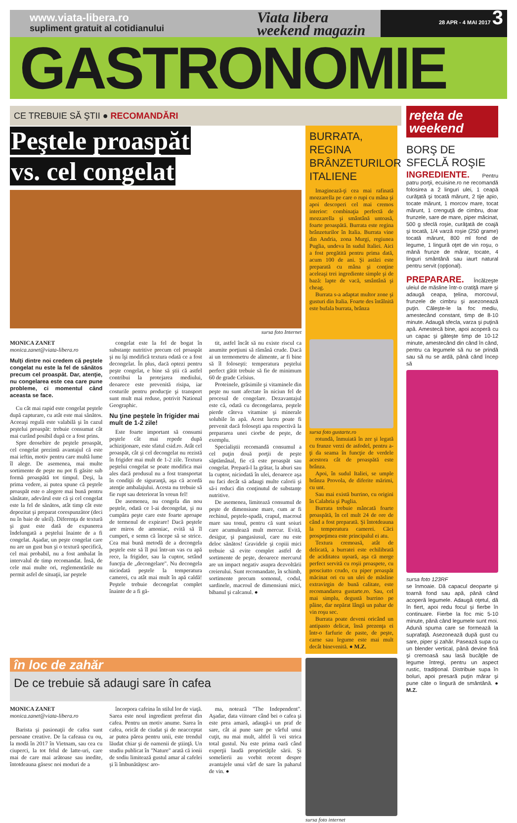www.viata-libera.ro
supliment gratuit al cotidianului
Viata libera weekend magazin
28 APR - 4 MAI 2017 3
GASTRONOMIE
CE TREBUIE SĂ ŞTII ● RECOMANDĂRI
Peştele proaspăt
vs. cel congelat
sursa foto Internet
BURRATA, REGINA BRÂNZETURILOR ITALIENE
Imaginează-ţi cea mai rafinată mozzarella pe care o rupi cu mâna şi apoi descoperi cel mai cremos interior: combinaţia perfectă de mozzarella şi smântână untoasă, foarte proaspătă. Burrata este regina brânzeturilor în Italia. Burrata vine din Andria, zona Murgi, regiunea Puglia, undeva în sudul Italiei. Aici a fost pregătită pentru prima dată, acum 100 de ani. Şi astăzi este preparată cu mâna şi conţine aceleaşi trei ingrediente simple şi de bază: lapte de vacă, smântână şi cheag.
Burrata s-a adaptat multor zone şi gusturi din Italia. Foarte des întâlnită este bufala burrata, brânza
MONICA ZANET
monica.zanet@viata-libera.ro
Mulţi dintre noi credem că peştele congelat nu este la fel de sănătos precum cel proaspăt. Dar, atenţie, nu congelarea este cea care pune probleme, ci momentul când aceasta se face.
Cu cât mai rapid este congelat peştele după capturare, cu atât este mai sănătos. Aceeaşi regulă este valabilă şi în cazul peştelui proaspăt: trebuie consumat cât mai curând posibil după ce a fost prins.
Spre deosebire de peştele proaspăt, cel congelat prezintă avantajul că este mai ieftin, motiv pentru care multă lume îl alege. De asemenea, mai multe sortimente de peşte nu pot fi găsite sub formă proaspătă tot timpul. Deşi, la prima vedere, ai putea spune că peştele proaspăt este o alegere mai bună pentru sănătate, adevărul este că şi cel congelat este la fel de sănătos, atât timp cât este depozitat şi preparat corespunzător (deci nu în baie de uleiî). Diferenţa de textură şi gust este dată de expunerea îndelungată a peştelui înainte de a fi congelat. Aşadar, un peşte congelat care nu are un gust bun şi o textură specifică, cel mai probabil, nu a fost ambalat în intervalul de timp recomandat. Însă, de cele mai multe ori, reglementările nu permit asfel de situaţii, iar peştele
congelat este la fel de bogat în substanţe nutritive precum cel proaspăt şi nu îşi modifică textura odată ce a fost decongelat. În plus, dacă optezi pentru peşte congelat, e bine să ştii că astfel contribui la protejarea mediului, deoarece este prevenită risipa, iar costurile pentru producţie şi transport sunt mult mai reduse, potrivit National Geographic.
Nu ţine peştele în frigider mai mult de 1-2 zile!
Este foarte important să consumi peştele cât mai repede după achiziţionare, este sfatul csid.ro. Atât cel proaspăt, cât şi cel decongelat nu rezistă în frigider mai mult de 1-2 zile. Textura peştelui congelat se poate modifica mai ales dacă produsul nu a fost transportat în condiţii de siguranţă, aşa că acordă atenţie ambalajului. Acesta nu trebuie să fie rupt sau deteriorat în vreun fel!
De asemenea, nu congela din nou peştele, odată ce l-ai decongelat, şi nu cumpăra peşte care este foarte aproape de termenul de expirare! Dacă peştele are miros de amoniac, evită să îl cumperi, e semn că începe să se strice. Cea mai bună metodă de a decongela peştele este să îl pui într-un vas cu apă rece, la frigider, sau la cuptor, setând funcţia de „decongelare". Nu decongela niciodată peştele la temperatura camerei, cu atât mai mult în apă caldă! Peştele trebuie decongelat complet înainte de a fi gă-
tit, astfel încât să nu existe riscul ca anumite porţiuni să rămână crude. Dacă ai un termometru de alimente, ar fi bine să îl foloseşti: temperatura peştelui perfect gătit trebuie să fie de minimum 60 de grade Celsius.
Proteinele, grăsimile şi vitaminele din peşte nu sunt afectate în niciun fel de procesul de congelare. Dezavantajul este că, odată cu decongelarea, peştele pierde câteva vitamine şi minerale solubile în apă. Acest lucru poate fi prevenit dacă foloseşti apa respectivă la prepararea unei ciorbe de peşte, de exemplu.
Specialiştii recomandă consumul a cel puţin două porţii de peşte săptămânal, fie că este proaspăt sau congelat. Prepară-l la grătar, la aburi sau la cuptor, niciodată în ulei, deoarece aşa nu faci decât să adaugi multe calorii şi să-i reduci din conţinutul de substanţe nutritive.
De asemenea, limitează consumul de peşte de dimensiune mare, cum ar fi rechinul, peştele-spadă, crapul, macroul mare sau tonul, pentru că sunt soiuri care acumulează mult mercur. Evită, desigur, şi pangasiusul, care nu este deloc sănătos! Gravidele şi copiii mici trebuie să evite complet astfel de sortimente de peşte, deoarece mercurul are un impact negativ asupra dezvoltării creierului. Sunt recomandate, în schimb, sortimente precum somonul, codul, sardinele, macroul de dimensiuni mici, bibanul şi calcanul. ●
sursa foto gustarte.ro
rotundă, înmuiată în zer şi legată cu frunze verzi de asfodel, pentru a-ţi da seama în funcţie de verdele acestora cât de proaspătă este brânza.
Apoi, în sudul Italiei, se umple brânza Provola, de diferite mărimi, cu unt.
Sau mai există burrino, cu origini în Calabria şi Puglia.
Burrata trebuie mâncată foarte proaspătă, în cel mult 24 de ore de când a fost preparată. Şi întotdeauna la temperatura camerei. Căci prospeţimea este principalul ei atu.
Textura cremoasă, atât de delicată, a burratei este echilibrată de aciditatea uşoară, aşa că merge perfect servită cu roşii proaspete, cu prosciutto crudo, cu piper proaspăt măcinat ori cu un ulei de măsline extravirgin de bună calitate, este recomandarea gustarte.ro. Sau, cel mai simplu, degustă burrino pe pâine, dar nepărat lângă un pahar de vin roşu sec.
Burrata poate deveni oricând un antipasto delicat, însă prezenţa ei într-o farfurie de paste, de peşte, carne sau legume este mai mult decât binevenită. ● M.Z.
în loc de zahăr
De ce trebuie să adaugi sare în cafea
MONICA ZANET
monica.zanet@viata-libera.ro
Barista şi pasionaţii de cafea sunt persoane creative. De la cafeaua cu ou, la modă în 2017 în Vietnam, sau cea cu ciuperci, la tot felul de latte-uri, care mai de care mai arătoase sau inedite, întotdeauna găsesc noi moduri de a
încorpora cafeina în stilul lor de viaţă. Sarea este noul ingredient preferat din cafea. Pentru un motiv anume. Sarea în cafea, oricât de ciudat şi de neacceptat ar putea părea pentru unii, este trendul lăudat chiar şi de oamenii de ştiinţă. Un studiu publicat în "Nature" arată că ionii de sodiu limitează gustul amar al cafelei şi îi îmbunătăţesc aro-
ma, notează "The Independent". Aşadar, data viitoare când bei o cafea şi este prea amară, adaugă-i un praf de sare, cât ai pune sare pe vârful unui cuţit, nu mai mult, altfel îi vei strica total gustul. Nu este prima oară când experţii laudă proprietăţile sării. Şi somelierii au vorbit recent despre avantajele unui vârf de sare în paharul de vin. ●
sursa foto internet
reţeta de weekend
BORŞ DE SFECLĂ ROŞIE
INGREDIENTE. Pentru patru porţii, ecuisine.ro ne recomandă folosirea a 2 linguri ulei, 1 ceapă curăţată şi tocată mărunt, 2 tije apio, tocate mărunt, 1 morcov mare, tocat mărunt, 1 crenguţă de cimbru, doar frunzele, sare de mare, piper măcinat, 500 g sfeclă roşie, curăţată de coajă şi tocată, 1/4 varză roşie (250 grame) tocată mărunt, 800 ml fond de legume, 1 lingură oţet de vin roşu, o mână frunze de mărar, tocate, 4 linguri smântână sau iaurt natural pentru servit (opţional).
PREPARARE. Încălzeşte uleiul de măsline într-o cratiţă mare şi adaugă ceapa, ţelina, morcovul, frunzele de cimbru şi asezonează puţin. Căleşte-le la foc mediu, amestecând constant, timp de 8-10 minute. Adaugă sfecla, varza şi puţină apă. Amestecă bine, apoi acoperă cu un capac şi găteşte timp de 10-12 minute, amestecând din când în când, pentru ca legumele să nu se prindă sau să nu se ardă, până când încep să
sursa foto 123RF
se înmoaie. Dă capacul deoparte şi toarnă fond sau apă, până când acoperă legumele. Adaugă oţetul, dă în fiert, apoi redu focul şi fierbe în continuare. Fierbe la foc mic 5-10 minute, până când legumele sunt moi. Adună spuma care se formează la suprafaţă. Asezonează după gust cu sare, piper şi zahăr. Pasează supa cu un blender vertical, până devine fină şi cremoasă sau lasă bucăţile de legume întregi, pentru un aspect rustic, tradiţional. Distribuie supa în boluri, apoi presară puţin mărar şi pune câte o lingură de smântână. ● M.Z.